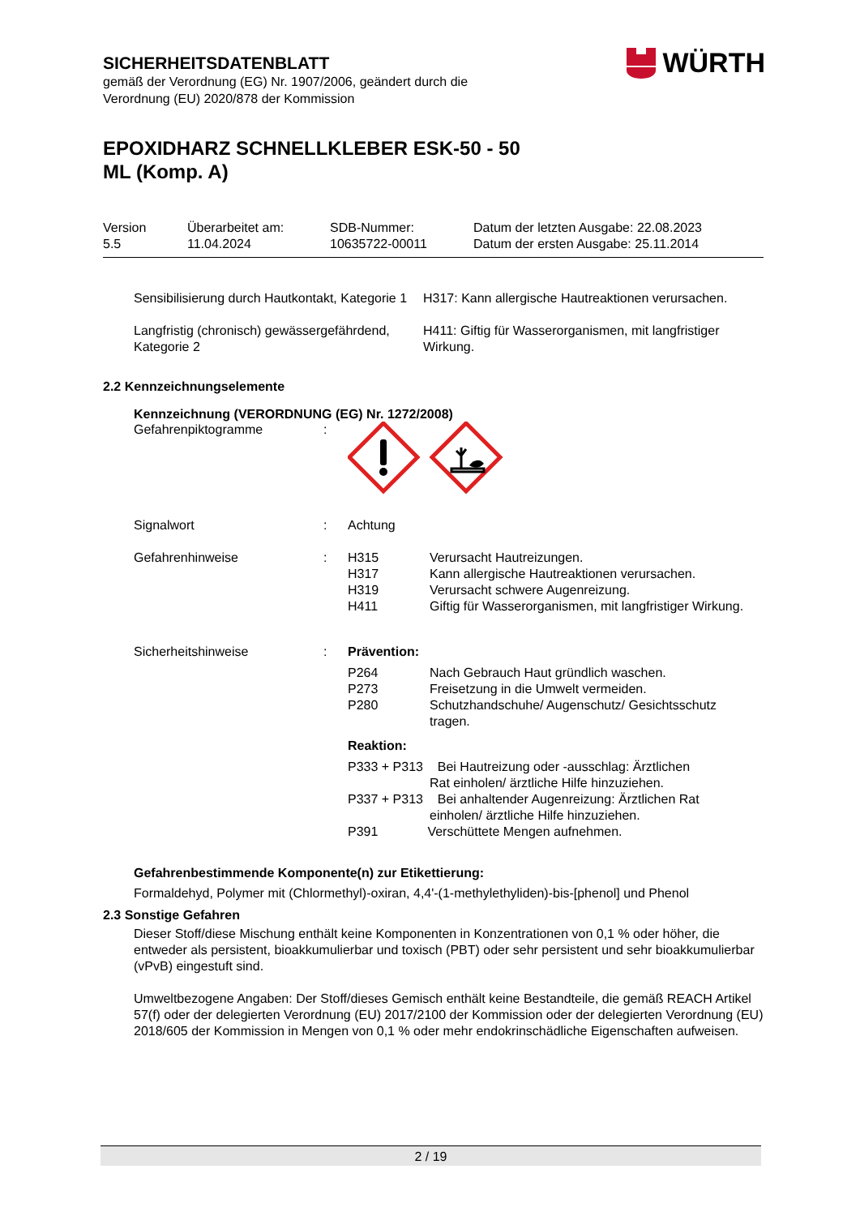WÜRTH
SICHERHEITSDATENBLATT
gemäß der Verordnung (EG) Nr. 1907/2006, geändert durch die
Verordnung (EU) 2020/878 der Kommission
EPOXIDHARZ SCHNELLKLEBER ESK-50 - 50
ML (Komp. A)
| Version 5.5 | Überarbeitet am: 11.04.2024 | SDB-Nummer: 10635722-00011 | Datum der letzten Ausgabe: 22.08.2023 Datum der ersten Ausgabe: 25.11.2014 |
| Sensibilisierung durch Hautkontakt, Kategorie 1 | H317: Kann allergische Hautreaktionen verursachen. |
| Langfristig (chronisch) gewässergefährdend, Kategorie 2 | H411: Giftig für Wasserorganismen, mit langfristiger Wirkung. |
2.2 Kennzeichnungselemente
Kennzeichnung (VERORDNUNG (EG) Nr. 1272/2008)
| Gefahrenpiktogramme | : | | |
| Signalwort | : | Achtung | |
| Gefahrenhinweise | : | H315 H317 H319 H411 | Verursacht Hautreizungen. Kann allergische Hautreaktionen verursachen. Verursacht schwere Augenreizung. Giftig für Wasserorganismen, mit langfristiger Wirkung. |
| Sicherheitshinweise | : | Prävention: / P264 P273 P280 / Nach Gebrauch Haut gründlich waschen. Freisetzung in die Umwelt vermeiden. Schutzhandschuhe/ Augenschutz/ Gesichtsschutz tragen. / Reaktion: P333 + P313 Bei Hautreizung oder -ausschlag: Ärztlichen Rat einholen/ ärztliche Hilfe hinzuziehen. P337 + P313 Bei anhaltender Augenreizung: Ärztlichen Rat einholen/ ärztliche Hilfe hinzuziehen. P391 Verschüttete Mengen aufnehmen. | |
Gefahrenbestimmende Komponente(n) zur Etikettierung:
Formaldehyd, Polymer mit (Chlormethyl)-oxiran, 4,4'-(1-methylethyliden)-bis-[phenol] und Phenol
2.3 Sonstige Gefahren
Dieser Stoff/diese Mischung enthält keine Komponenten in Konzentrationen von 0,1 % oder höher, die entweder als persistent, bioakkumulierbar und toxisch (PBT) oder sehr persistent und sehr bioakkumulierbar (vPvB) eingestuft sind.
Umweltbezogene Angaben: Der Stoff/dieses Gemisch enthält keine Bestandteile, die gemäß REACH Artikel 57(f) oder der delegierten Verordnung (EU) 2017/2100 der Kommission oder der delegierten Verordnung (EU) 2018/605 der Kommission in Mengen von 0,1 % oder mehr endokrinschädliche Eigenschaften aufweisen.
2 / 19